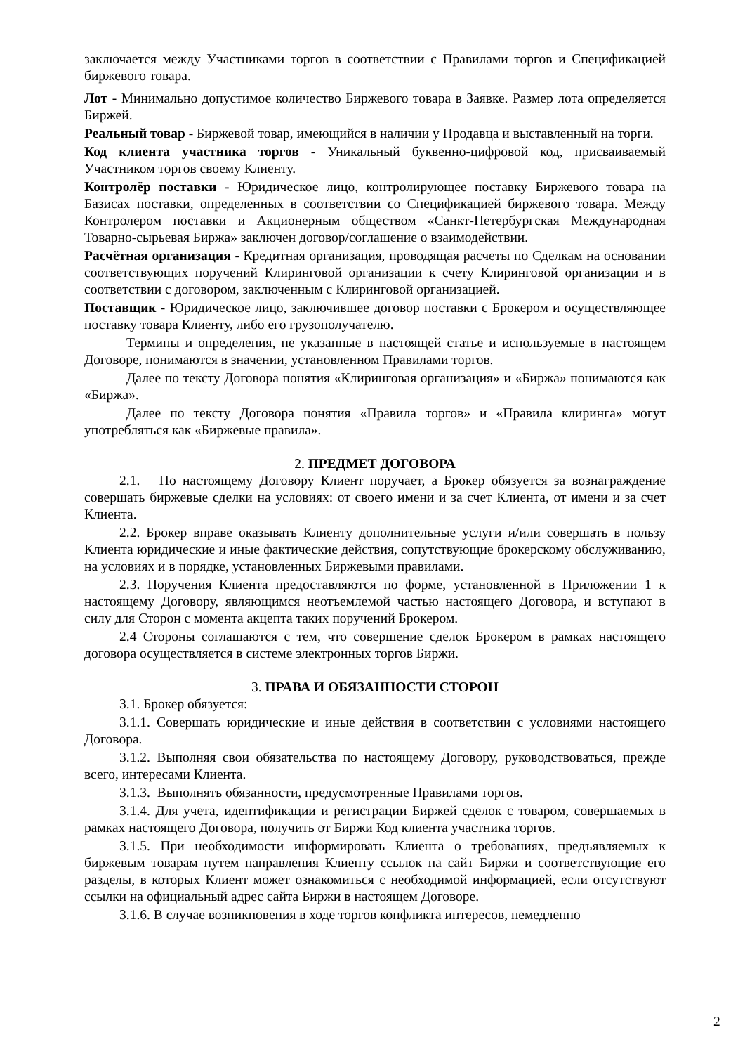заключается между Участниками торгов в соответствии с Правилами торгов и Спецификацией биржевого товара.
Лот - Минимально допустимое количество Биржевого товара в Заявке. Размер лота определяется Биржей.
Реальный товар - Биржевой товар, имеющийся в наличии у Продавца и выставленный на торги.
Код клиента участника торгов - Уникальный буквенно-цифровой код, присваиваемый Участником торгов своему Клиенту.
Контролёр поставки - Юридическое лицо, контролирующее поставку Биржевого товара на Базисах поставки, определенных в соответствии со Спецификацией биржевого товара. Между Контролером поставки и Акционерным обществом «Санкт-Петербургская Международная Товарно-сырьевая Биржа» заключен договор/соглашение о взаимодействии.
Расчётная организация - Кредитная организация, проводящая расчеты по Сделкам на основании соответствующих поручений Клиринговой организации к счету Клиринговой организации и в соответствии с договором, заключенным с Клиринговой организацией.
Поставщик - Юридическое лицо, заключившее договор поставки с Брокером и осуществляющее поставку товара Клиенту, либо его грузополучателю.
Термины и определения, не указанные в настоящей статье и используемые в настоящем Договоре, понимаются в значении, установленном Правилами торгов.
Далее по тексту Договора понятия «Клиринговая организация» и «Биржа» понимаются как «Биржа».
Далее по тексту Договора понятия «Правила торгов» и «Правила клиринга» могут употребляться как «Биржевые правила».
2. ПРЕДМЕТ ДОГОВОРА
2.1. По настоящему Договору Клиент поручает, а Брокер обязуется за вознаграждение совершать биржевые сделки на условиях: от своего имени и за счет Клиента, от имени и за счет Клиента.
2.2. Брокер вправе оказывать Клиенту дополнительные услуги и/или совершать в пользу Клиента юридические и иные фактические действия, сопутствующие брокерскому обслуживанию, на условиях и в порядке, установленных Биржевыми правилами.
2.3. Поручения Клиента предоставляются по форме, установленной в Приложении 1 к настоящему Договору, являющимся неотъемлемой частью настоящего Договора, и вступают в силу для Сторон с момента акцепта таких поручений Брокером.
2.4 Стороны соглашаются с тем, что совершение сделок Брокером в рамках настоящего договора осуществляется в системе электронных торгов Биржи.
3. ПРАВА И ОБЯЗАННОСТИ СТОРОН
3.1. Брокер обязуется:
3.1.1. Совершать юридические и иные действия в соответствии с условиями настоящего Договора.
3.1.2. Выполняя свои обязательства по настоящему Договору, руководствоваться, прежде всего, интересами Клиента.
3.1.3. Выполнять обязанности, предусмотренные Правилами торгов.
3.1.4. Для учета, идентификации и регистрации Биржей сделок с товаром, совершаемых в рамках настоящего Договора, получить от Биржи Код клиента участника торгов.
3.1.5. При необходимости информировать Клиента о требованиях, предъявляемых к биржевым товарам путем направления Клиенту ссылок на сайт Биржи и соответствующие его разделы, в которых Клиент может ознакомиться с необходимой информацией, если отсутствуют ссылки на официальный адрес сайта Биржи в настоящем Договоре.
3.1.6. В случае возникновения в ходе торгов конфликта интересов, немедленно
2